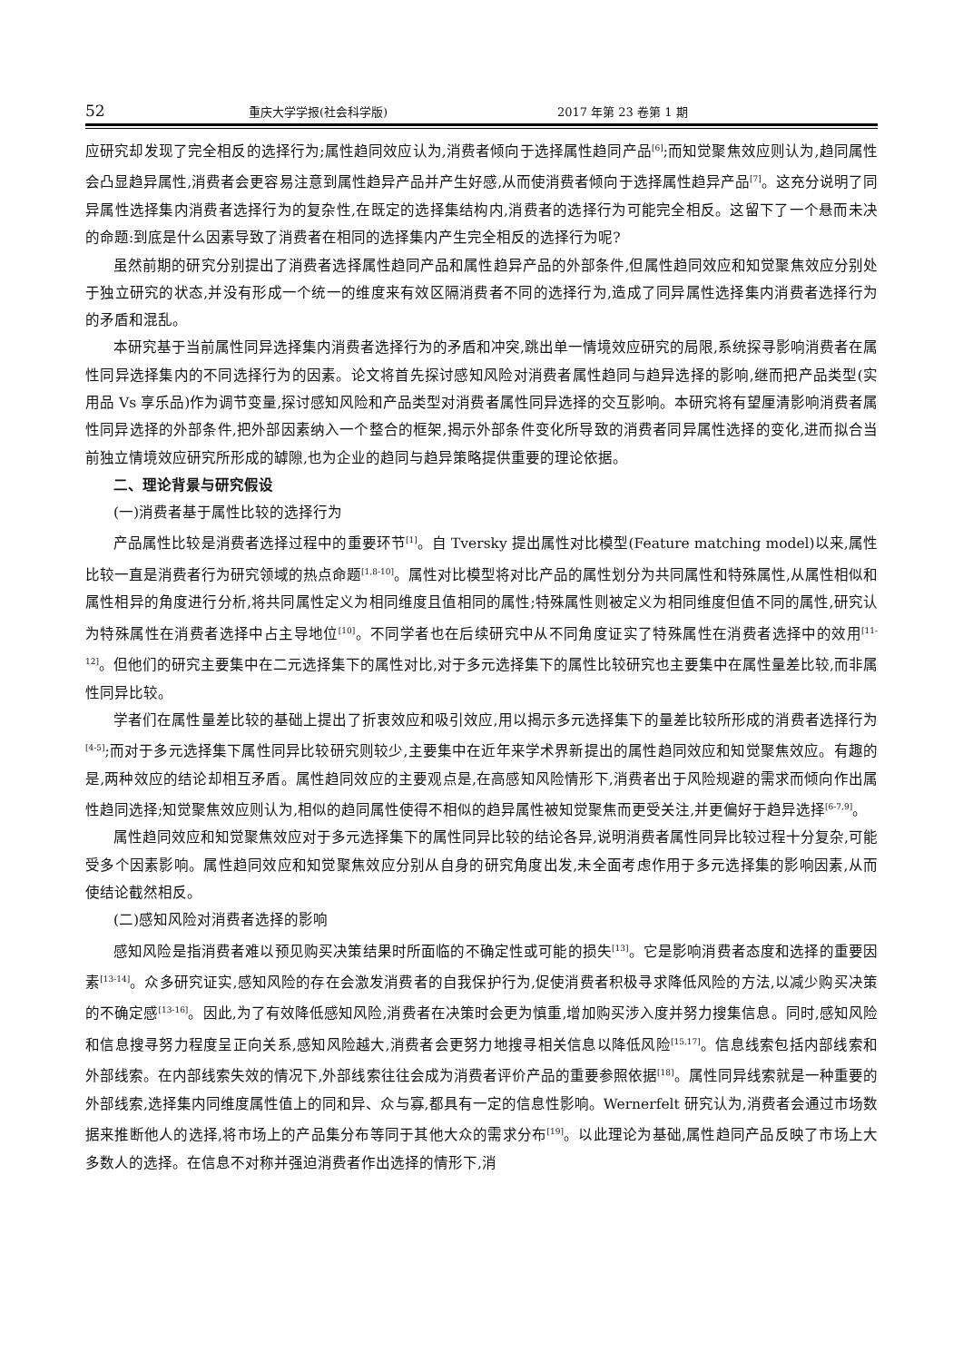52 重庆大学学报(社会科学版) 2017 年第 23 卷第 1 期
应研究却发现了完全相反的选择行为;属性趋同效应认为,消费者倾向于选择属性趋同产品<sup>[6]</sup>;而知觉聚焦效应则认为,趋同属性会凸显趋异属性,消费者会更容易注意到属性趋异产品并产生好感,从而使消费者倾向于选择属性趋异产品<sup>[7]</sup>。这充分说明了同异属性选择集内消费者选择行为的复杂性,在既定的选择集结构内,消费者的选择行为可能完全相反。这留下了一个悬而未决的命题:到底是什么因素导致了消费者在相同的选择集内产生完全相反的选择行为呢?
虽然前期的研究分别提出了消费者选择属性趋同产品和属性趋异产品的外部条件,但属性趋同效应和知觉聚焦效应分别处于独立研究的状态,并没有形成一个统一的维度来有效区隔消费者不同的选择行为,造成了同异属性选择集内消费者选择行为的矛盾和混乱。
本研究基于当前属性同异选择集内消费者选择行为的矛盾和冲突,跳出单一情境效应研究的局限,系统探寻影响消费者在属性同异选择集内的不同选择行为的因素。论文将首先探讨感知风险对消费者属性趋同与趋异选择的影响,继而把产品类型(实用品 Vs 享乐品)作为调节变量,探讨感知风险和产品类型对消费者属性同异选择的交互影响。本研究将有望厘清影响消费者属性同异选择的外部条件,把外部因素纳入一个整合的框架,揭示外部条件变化所导致的消费者同异属性选择的变化,进而拟合当前独立情境效应研究所形成的罅隙,也为企业的趋同与趋异策略提供重要的理论依据。
二、理论背景与研究假设
(一)消费者基于属性比较的选择行为
产品属性比较是消费者选择过程中的重要环节<sup>[1]</sup>。自 Tversky 提出属性对比模型(Feature matching model)以来,属性比较一直是消费者行为研究领域的热点命题<sup>[1,8-10]</sup>。属性对比模型将对比产品的属性划分为共同属性和特殊属性,从属性相似和属性相异的角度进行分析,将共同属性定义为相同维度且值相同的属性;特殊属性则被定义为相同维度但值不同的属性,研究认为特殊属性在消费者选择中占主导地位<sup>[10]</sup>。不同学者也在后续研究中从不同角度证实了特殊属性在消费者选择中的效用<sup>[11-12]</sup>。但他们的研究主要集中在二元选择集下的属性对比,对于多元选择集下的属性比较研究也主要集中在属性量差比较,而非属性同异比较。
学者们在属性量差比较的基础上提出了折衷效应和吸引效应,用以揭示多元选择集下的量差比较所形成的消费者选择行为<sup>[4-5]</sup>;而对于多元选择集下属性同异比较研究则较少,主要集中在近年来学术界新提出的属性趋同效应和知觉聚焦效应。有趣的是,两种效应的结论却相互矛盾。属性趋同效应的主要观点是,在高感知风险情形下,消费者出于风险规避的需求而倾向作出属性趋同选择;知觉聚焦效应则认为,相似的趋同属性使得不相似的趋异属性被知觉聚焦而更受关注,并更偏好于趋异选择<sup>[6-7,9]</sup>。
属性趋同效应和知觉聚焦效应对于多元选择集下的属性同异比较的结论各异,说明消费者属性同异比较过程十分复杂,可能受多个因素影响。属性趋同效应和知觉聚焦效应分别从自身的研究角度出发,未全面考虑作用于多元选择集的影响因素,从而使结论截然相反。
(二)感知风险对消费者选择的影响
感知风险是指消费者难以预见购买决策结果时所面临的不确定性或可能的损失<sup>[13]</sup>。它是影响消费者态度和选择的重要因素<sup>[13-14]</sup>。众多研究证实,感知风险的存在会激发消费者的自我保护行为,促使消费者积极寻求降低风险的方法,以减少购买决策的不确定感<sup>[13-16]</sup>。因此,为了有效降低感知风险,消费者在决策时会更为慎重,增加购买涉入度并努力搜集信息。同时,感知风险和信息搜寻努力程度呈正向关系,感知风险越大,消费者会更努力地搜寻相关信息以降低风险<sup>[15,17]</sup>。信息线索包括内部线索和外部线索。在内部线索失效的情况下,外部线索往往会成为消费者评价产品的重要参照依据<sup>[18]</sup>。属性同异线索就是一种重要的外部线索,选择集内同维度属性值上的同和异、众与寡,都具有一定的信息性影响。Wernerfelt 研究认为,消费者会通过市场数据来推断他人的选择,将市场上的产品集分布等同于其他大众的需求分布<sup>[19]</sup>。以此理论为基础,属性趋同产品反映了市场上大多数人的选择。在信息不对称并强迫消费者作出选择的情形下,消